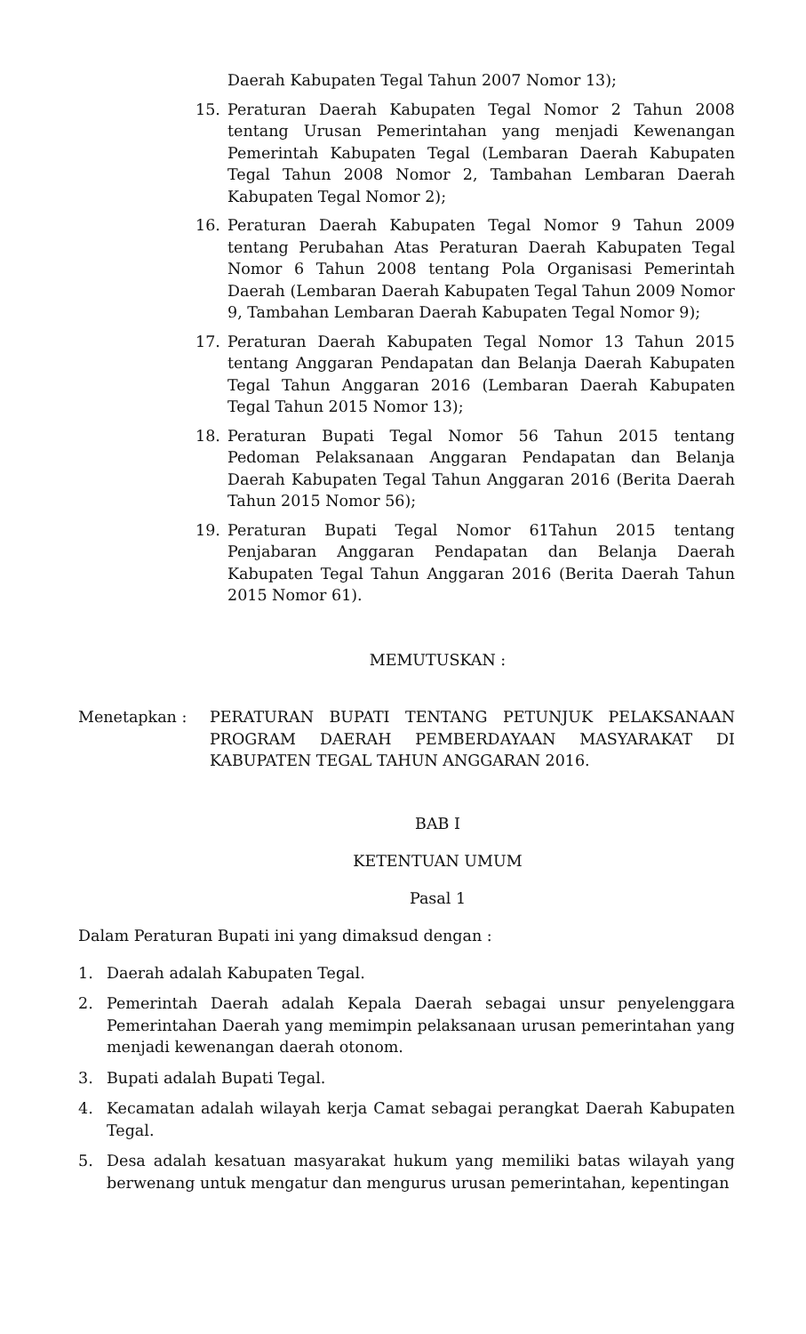Daerah Kabupaten Tegal Tahun 2007 Nomor 13);
15. Peraturan Daerah Kabupaten Tegal Nomor 2 Tahun 2008 tentang Urusan Pemerintahan yang menjadi Kewenangan Pemerintah Kabupaten Tegal (Lembaran Daerah Kabupaten Tegal Tahun 2008 Nomor 2, Tambahan Lembaran Daerah Kabupaten Tegal Nomor 2);
16. Peraturan Daerah Kabupaten Tegal Nomor 9 Tahun 2009 tentang Perubahan Atas Peraturan Daerah Kabupaten Tegal Nomor 6 Tahun 2008 tentang Pola Organisasi Pemerintah Daerah (Lembaran Daerah Kabupaten Tegal Tahun 2009 Nomor 9, Tambahan Lembaran Daerah Kabupaten Tegal Nomor 9);
17. Peraturan Daerah Kabupaten Tegal Nomor 13 Tahun 2015 tentang Anggaran Pendapatan dan Belanja Daerah Kabupaten Tegal Tahun Anggaran 2016 (Lembaran Daerah Kabupaten Tegal Tahun 2015 Nomor 13);
18. Peraturan Bupati Tegal Nomor 56 Tahun 2015 tentang Pedoman Pelaksanaan Anggaran Pendapatan dan Belanja Daerah Kabupaten Tegal Tahun Anggaran 2016 (Berita Daerah Tahun 2015 Nomor 56);
19. Peraturan Bupati Tegal Nomor 61Tahun 2015 tentang Penjabaran Anggaran Pendapatan dan Belanja Daerah Kabupaten Tegal Tahun Anggaran 2016 (Berita Daerah Tahun 2015 Nomor 61).
MEMUTUSKAN :
Menetapkan : PERATURAN BUPATI TENTANG PETUNJUK PELAKSANAAN PROGRAM DAERAH PEMBERDAYAAN MASYARAKAT DI KABUPATEN TEGAL TAHUN ANGGARAN 2016.
BAB I
KETENTUAN UMUM
Pasal 1
Dalam Peraturan Bupati ini yang dimaksud dengan :
1. Daerah adalah Kabupaten Tegal.
2. Pemerintah Daerah adalah Kepala Daerah sebagai unsur penyelenggara Pemerintahan Daerah yang memimpin pelaksanaan urusan pemerintahan yang menjadi kewenangan daerah otonom.
3. Bupati adalah Bupati Tegal.
4. Kecamatan adalah wilayah kerja Camat sebagai perangkat Daerah Kabupaten Tegal.
5. Desa adalah kesatuan masyarakat hukum yang memiliki batas wilayah yang berwenang untuk mengatur dan mengurus urusan pemerintahan, kepentingan